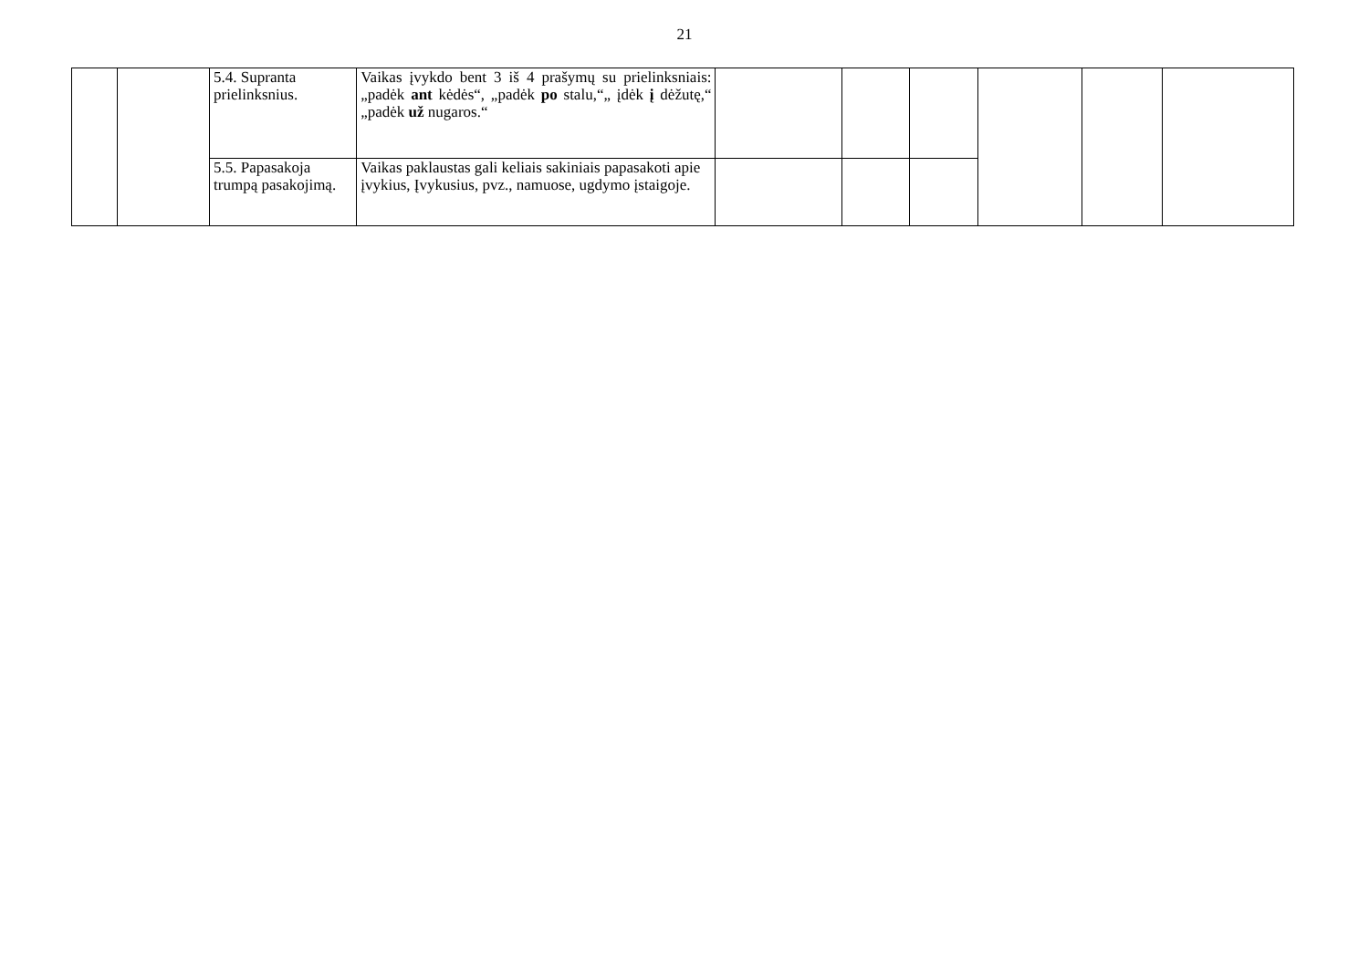21
| | | 5.4. Supranta prielinksnius. | Vaikas įvykdo bent 3 iš 4 prašymų su prielinksniais: „padėk ant kėdės“, „padėk po stalu,“„ įdėk į dėžutę,“ „padėk už nugaros.“ | | | | | | |
| | | 5.5. Papasakoja trumpą pasakojimą. | Vaikas paklaustas gali keliais sakiniais papasakoti apie įvykius, Įvykusius, pvz., namuose, ugdymo įstaigoje. | | | | | | |